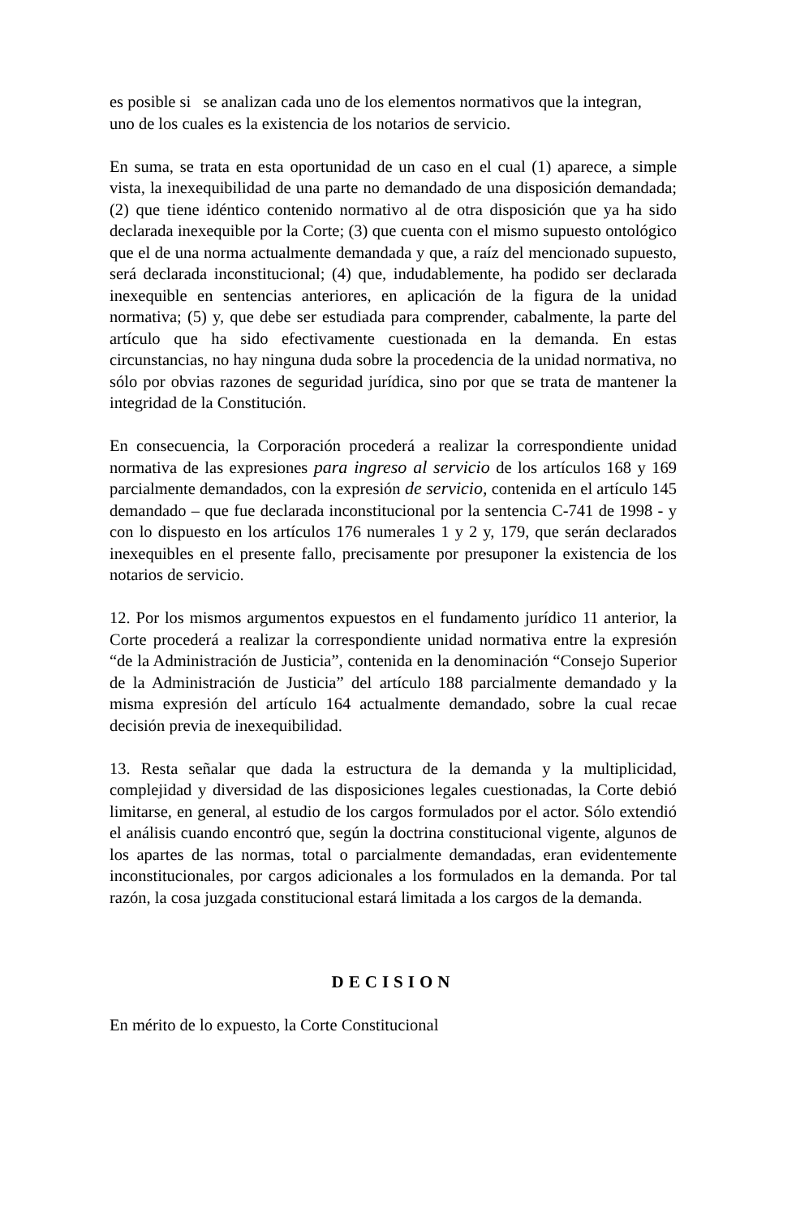es posible si se analizan cada uno de los elementos normativos que la integran,
uno de los cuales es la existencia de los notarios de servicio.
En suma, se trata en esta oportunidad de un caso en el cual (1) aparece, a simple vista, la inexequibilidad de una parte no demandado de una disposición demandada; (2) que tiene idéntico contenido normativo al de otra disposición que ya ha sido declarada inexequible por la Corte; (3) que cuenta con el mismo supuesto ontológico que el de una norma actualmente demandada y que, a raíz del mencionado supuesto, será declarada inconstitucional; (4) que, indudablemente, ha podido ser declarada inexequible en sentencias anteriores, en aplicación de la figura de la unidad normativa; (5) y, que debe ser estudiada para comprender, cabalmente, la parte del artículo que ha sido efectivamente cuestionada en la demanda. En estas circunstancias, no hay ninguna duda sobre la procedencia de la unidad normativa, no sólo por obvias razones de seguridad jurídica, sino por que se trata de mantener la integridad de la Constitución.
En consecuencia, la Corporación procederá a realizar la correspondiente unidad normativa de las expresiones para ingreso al servicio de los artículos 168 y 169 parcialmente demandados, con la expresión de servicio, contenida en el artículo 145 demandado – que fue declarada inconstitucional por la sentencia C-741 de 1998 - y con lo dispuesto en los artículos 176 numerales 1 y 2 y, 179, que serán declarados inexequibles en el presente fallo, precisamente por presuponer la existencia de los notarios de servicio.
12. Por los mismos argumentos expuestos en el fundamento jurídico 11 anterior, la Corte procederá a realizar la correspondiente unidad normativa entre la expresión “de la Administración de Justicia”, contenida en la denominación “Consejo Superior de la Administración de Justicia” del artículo 188 parcialmente demandado y la misma expresión del artículo 164 actualmente demandado, sobre la cual recae decisión previa de inexequibilidad.
13. Resta señalar que dada la estructura de la demanda y la multiplicidad, complejidad y diversidad de las disposiciones legales cuestionadas, la Corte debió limitarse, en general, al estudio de los cargos formulados por el actor. Sólo extendió el análisis cuando encontró que, según la doctrina constitucional vigente, algunos de los apartes de las normas, total o parcialmente demandadas, eran evidentemente inconstitucionales, por cargos adicionales a los formulados en la demanda. Por tal razón, la cosa juzgada constitucional estará limitada a los cargos de la demanda.
DECISION
En mérito de lo expuesto, la Corte Constitucional